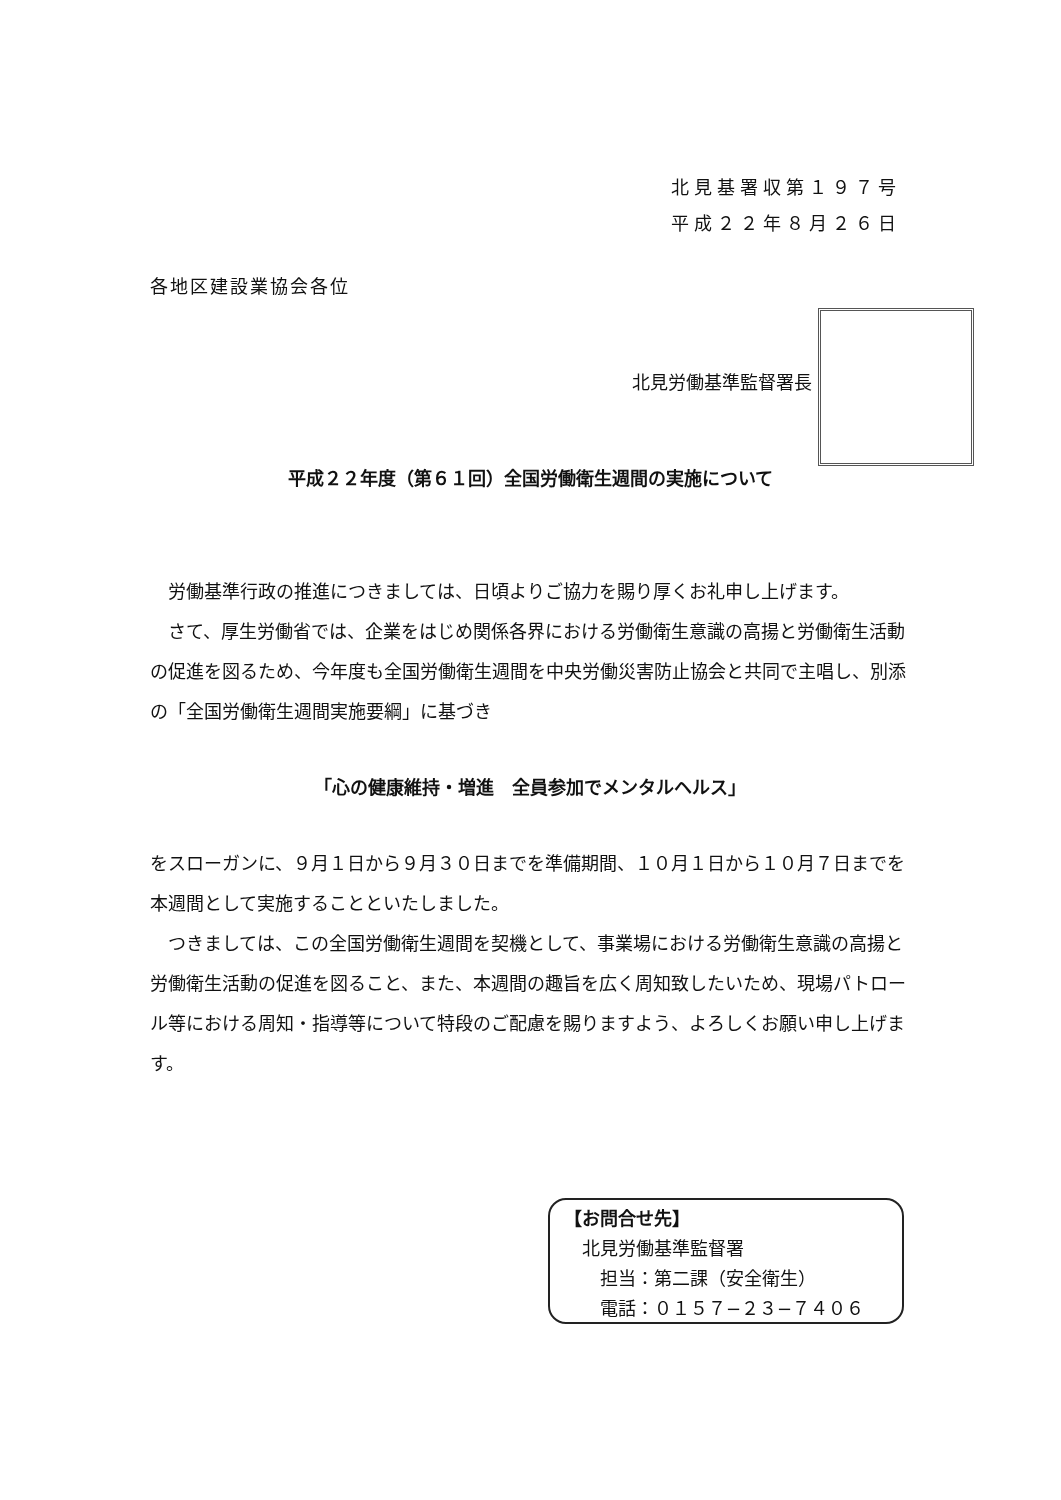北見基署収第１９７号
平成２２年８月２６日
各地区建設業協会各位
北見労働基準監督署長
平成２２年度（第６１回）全国労働衛生週間の実施について
　労働基準行政の推進につきましては、日頃よりご協力を賜り厚くお礼申し上げます。
　さて、厚生労働省では、企業をはじめ関係各界における労働衛生意識の高揚と労働衛生活動の促進を図るため、今年度も全国労働衛生週間を中央労働災害防止協会と共同で主唱し、別添の「全国労働衛生週間実施要綱」に基づき
「心の健康維持・増進　全員参加でメンタルヘルス」
をスローガンに、９月１日から９月３０日までを準備期間、１０月１日から１０月７日までを本週間として実施することといたしました。
　つきましては、この全国労働衛生週間を契機として、事業場における労働衛生意識の高揚と労働衛生活動の促進を図ること、また、本週間の趣旨を広く周知致したいため、現場パトロール等における周知・指導等について特段のご配慮を賜りますよう、よろしくお願い申し上げます。
【お問合せ先】
　北見労働基準監督署
　　担当：第二課（安全衛生）
　　電話：０１５７−２３−７４０６